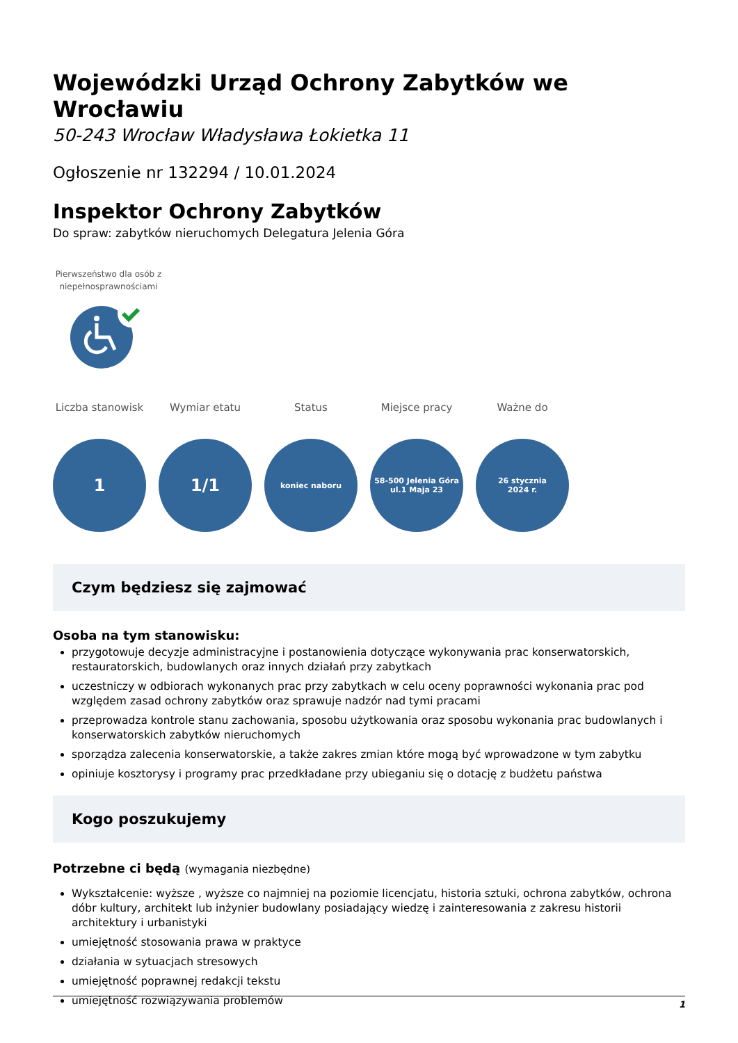Wojewódzki Urząd Ochrony Zabytków we Wrocławiu
50-243 Wrocław Władysława Łokietka 11
Ogłoszenie nr 132294 / 10.01.2024
Inspektor Ochrony Zabytków
Do spraw: zabytków nieruchomych Delegatura Jelenia Góra
Pierwszeństwo dla osób z niepełnosprawnościami
Liczba stanowisk
1
Wymiar etatu
1/1
Status
koniec naboru
Miejsce pracy
58-500 Jelenia Góra
ul.1 Maja 23
Ważne do
26 stycznia
2024 r.
Czym będziesz się zajmować
Osoba na tym stanowisku:
przygotowuje decyzje administracyjne i postanowienia dotyczące wykonywania prac konserwatorskich, restauratorskich, budowlanych oraz innych działań przy zabytkach
uczestniczy w odbiorach wykonanych prac przy zabytkach w celu oceny poprawności wykonania prac pod względem zasad ochrony zabytków oraz sprawuje nadzór nad tymi pracami
przeprowadza kontrole stanu zachowania, sposobu użytkowania oraz sposobu wykonania prac budowlanych i konserwatorskich zabytków nieruchomych
sporządza zalecenia konserwatorskie, a także zakres zmian które mogą być wprowadzone w tym zabytku
opiniuje kosztorysy i programy prac przedkładane przy ubieganiu się o dotację z budżetu państwa
Kogo poszukujemy
Potrzebne ci będą (wymagania niezbędne)
Wykształcenie: wyższe , wyższe co najmniej na poziomie licencjatu, historia sztuki, ochrona zabytków, ochrona dóbr kultury, architekt lub inżynier budowlany posiadający wiedzę i zainteresowania z zakresu historii architektury i urbanistyki
umiejętność stosowania prawa w praktyce
działania w sytuacjach stresowych
umiejętność poprawnej redakcji tekstu
umiejętność rozwiązywania problemów
1